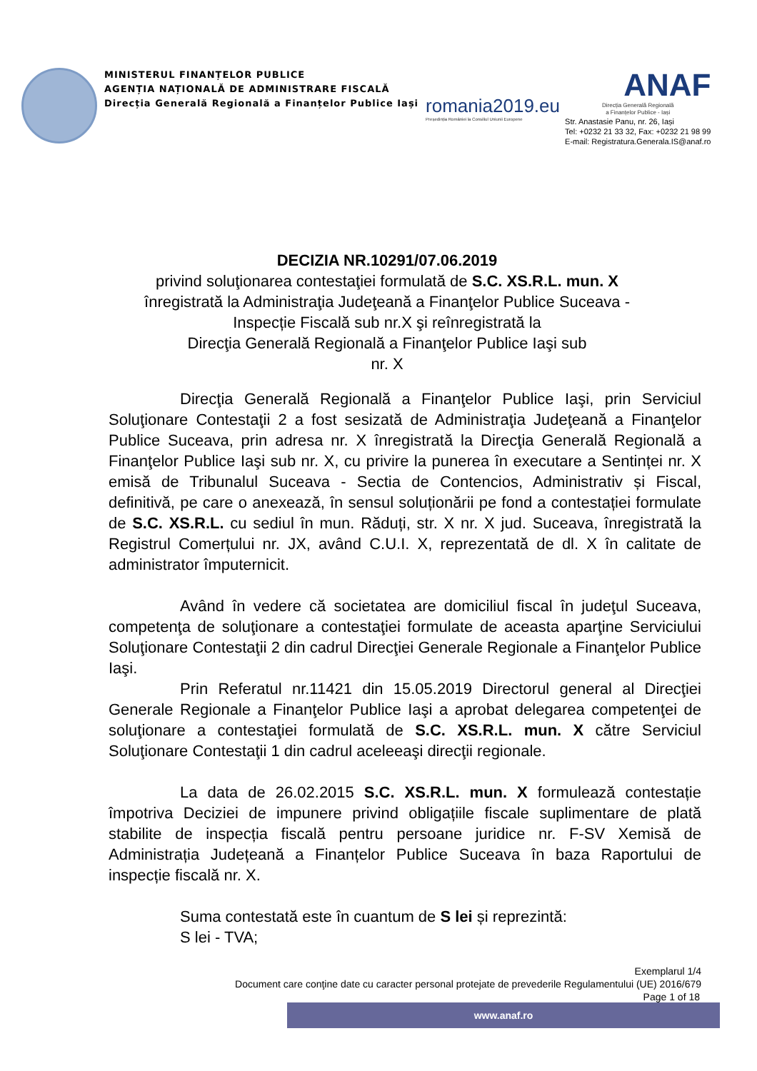MINISTERUL FINANȚELOR PUBLICE
AGENȚIA NAȚIONALĂ DE ADMINISTRARE FISCALĂ
Direcția Generală Regională a Finanțelor Publice Iași
romania2019.eu
Președinția României la Consiliul Uniunii Europene
ANAF
Direcția Generală Regională
a Finanțelor Publice - Iași
Str. Anastasie Panu, nr. 26, Iași
Tel: +0232 21 33 32, Fax: +0232 21 98 99
E-mail: Registratura.Generala.IS@anaf.ro
DECIZIA NR.10291/07.06.2019
privind soluţionarea contestaţiei formulată de S.C. XS.R.L. mun. X
înregistrată la Administraţia Judeţeană a Finanţelor Publice Suceava -
Inspecție Fiscală sub nr.X şi reînregistrată la
Direcţia Generală Regională a Finanţelor Publice Iaşi sub
nr. X
Direcţia Generală Regională a Finanţelor Publice Iaşi, prin Serviciul Soluţionare Contestaţii 2 a fost sesizată de Administraţia Judeţeană a Finanţelor Publice Suceava, prin adresa nr. X înregistrată la Direcţia Generală Regională a Finanţelor Publice Iaşi sub nr. X, cu privire la punerea în executare a Sentinței nr. X emisă de Tribunalul Suceava - Sectia de Contencios, Administrativ și Fiscal, definitivă, pe care o anexează, în sensul soluționării pe fond a contestației formulate de S.C. XS.R.L. cu sediul în mun. Răduți, str. X nr. X jud. Suceava, înregistrată la Registrul Comerțului nr. JX, având C.U.I. X, reprezentată de dl. X în calitate de administrator împuternicit.
Având în vedere că societatea are domiciliul fiscal în judeţul Suceava, competenţa de soluţionare a contestaţiei formulate de aceasta aparţine Serviciului Soluţionare Contestaţii 2 din cadrul Direcţiei Generale Regionale a Finanţelor Publice Iaşi.
Prin Referatul nr.11421 din 15.05.2019 Directorul general al Direcţiei Generale Regionale a Finanţelor Publice Iaşi a aprobat delegarea competenţei de soluţionare a contestaţiei formulată de S.C. XS.R.L. mun. X către Serviciul Soluţionare Contestaţii 1 din cadrul aceleeaşi direcţii regionale.
La data de 26.02.2015 S.C. XS.R.L. mun. X formulează contestație împotriva Deciziei de impunere privind obligațiile fiscale suplimentare de plată stabilite de inspecția fiscală pentru persoane juridice nr. F-SV Xemisă de Administrația Județeană a Finanțelor Publice Suceava în baza Raportului de inspecție fiscală nr. X.
Suma contestată este în cuantum de S lei și reprezintă:
S lei - TVA;
Exemplarul 1/4
Document care conţine date cu caracter personal protejate de prevederile Regulamentului (UE) 2016/679
Page 1 of 18
www.anaf.ro